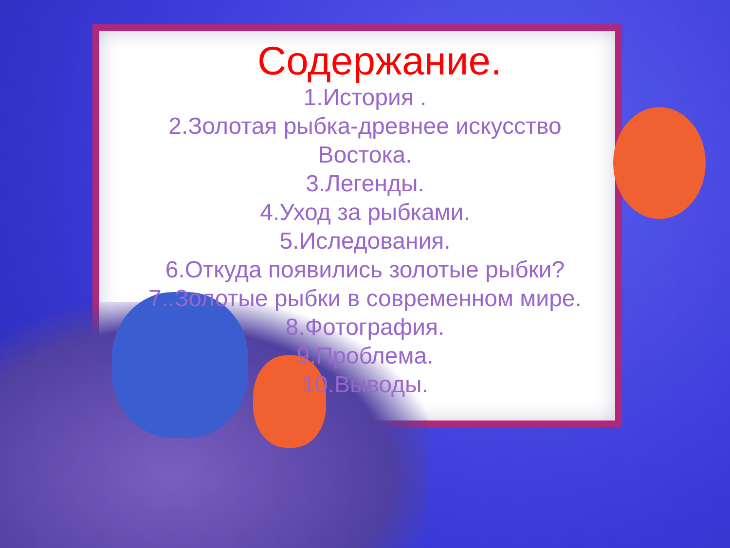Содержание.
1.История .
2.Золотая рыбка-древнее искусство
Востока.
3.Легенды.
4.Уход за рыбками.
5.Иследования.
6.Откуда появились золотые рыбки?
7..Золотые рыбки в современном мире.
8.Фотография.
9.Проблема.
10.Выводы.